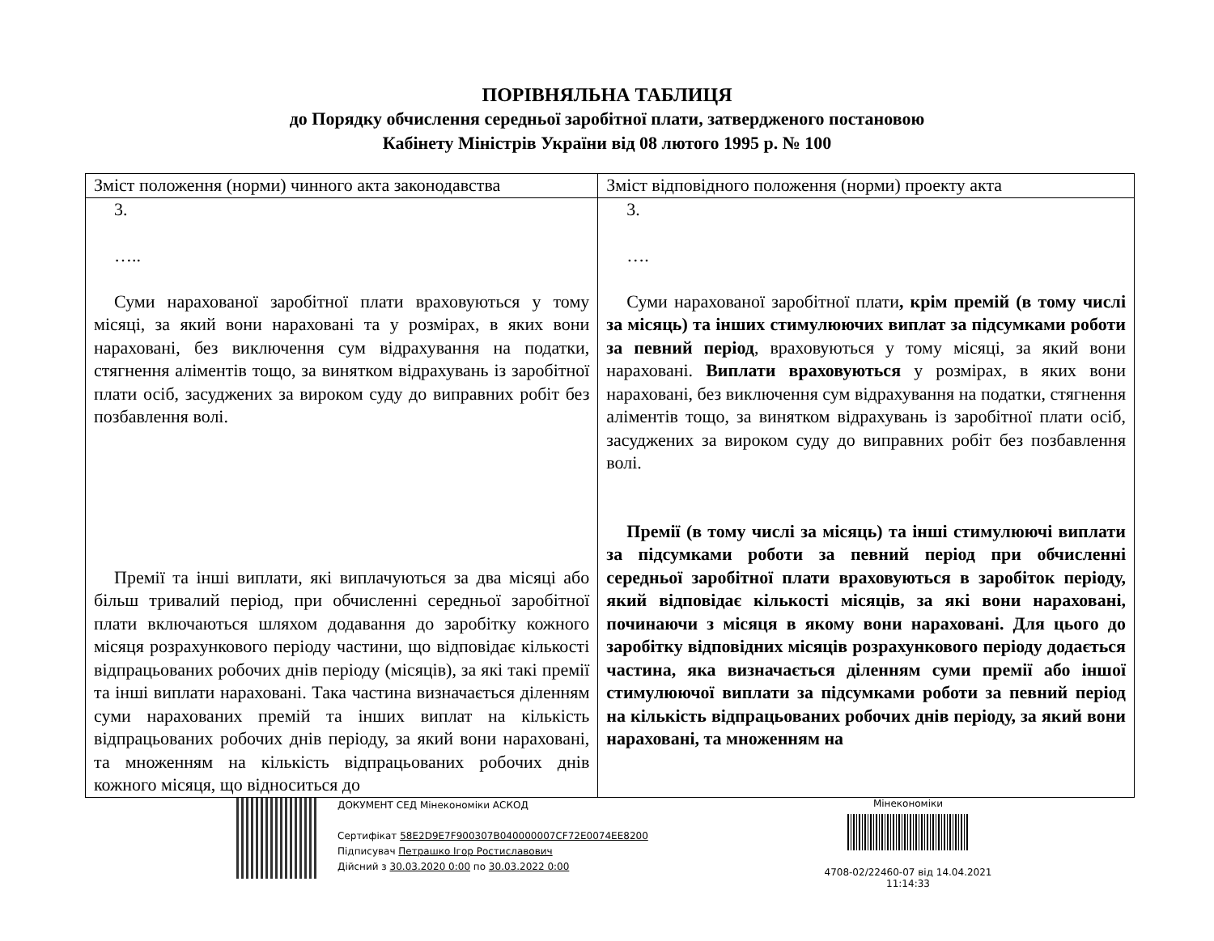ПОРІВНЯЛЬНА ТАБЛИЦЯ
до Порядку обчислення середньої заробітної плати, затвердженого постановою
Кабінету Міністрів України від 08 лютого 1995 р. № 100
| Зміст положення (норми) чинного акта законодавства | Зміст відповідного положення (норми) проекту акта |
| --- | --- |
| 3. ….. Суми нарахованої заробітної плати враховуються у тому місяці, за який вони нараховані та у розмірах, в яких вони нараховані, без виключення сум відрахування на податки, стягнення аліментів тощо, за винятком відрахувань із заробітної плати осіб, засуджених за вироком суду до виправних робіт без позбавлення волі. Премії та інші виплати, які виплачуються за два місяці або більш тривалий період, при обчисленні середньої заробітної плати включаються шляхом додавання до заробітку кожного місяця розрахункового періоду частини, що відповідає кількості відпрацьованих робочих днів періоду (місяців), за які такі премії та інші виплати нараховані. Така частина визначається діленням суми нарахованих премій та інших виплат на кількість відпрацьованих робочих днів періоду, за який вони нараховані, та множенням на кількість відпрацьованих робочих днів кожного місяця, що відноситься до | 3. …. Суми нарахованої заробітної плати , крім премій (в тому числі за місяць) та інших стимулюючих виплат за підсумками роботи за певний період , враховуються у тому місяці, за який вони нараховані. Виплати враховуються у розмірах, в яких вони нараховані, без виключення сум відрахування на податки, стягнення аліментів тощо, за винятком відрахувань із заробітної плати осіб, засуджених за вироком суду до виправних робіт без позбавлення волі. Премії (в тому числі за місяць) та інші стимулюючі виплати за підсумками роботи за певний період при обчисленні середньої заробітної плати враховуються в заробіток періоду, який відповідає кількості місяців, за які вони нараховані, починаючи з місяця в якому вони нараховані. Для цього до заробітку відповідних місяців розрахункового періоду додається частина, яка визначається діленням суми премії або іншої стимулюючої виплати за підсумками роботи за певний період на кількість відпрацьованих робочих днів періоду, за який вони нараховані, та множенням на |
ДОКУМЕНТ СЕД Мінекономіки АСКОД
Сертифікат 58E2D9E7F900307B040000007CF72E0074EE8200
Підписувач Петрашко Ігор Ростиславович
Дійсний з 30.03.2020 0:00 по 30.03.2022 0:00
Мінекономіки
4708-02/22460-07 від 14.04.2021
11:14:33